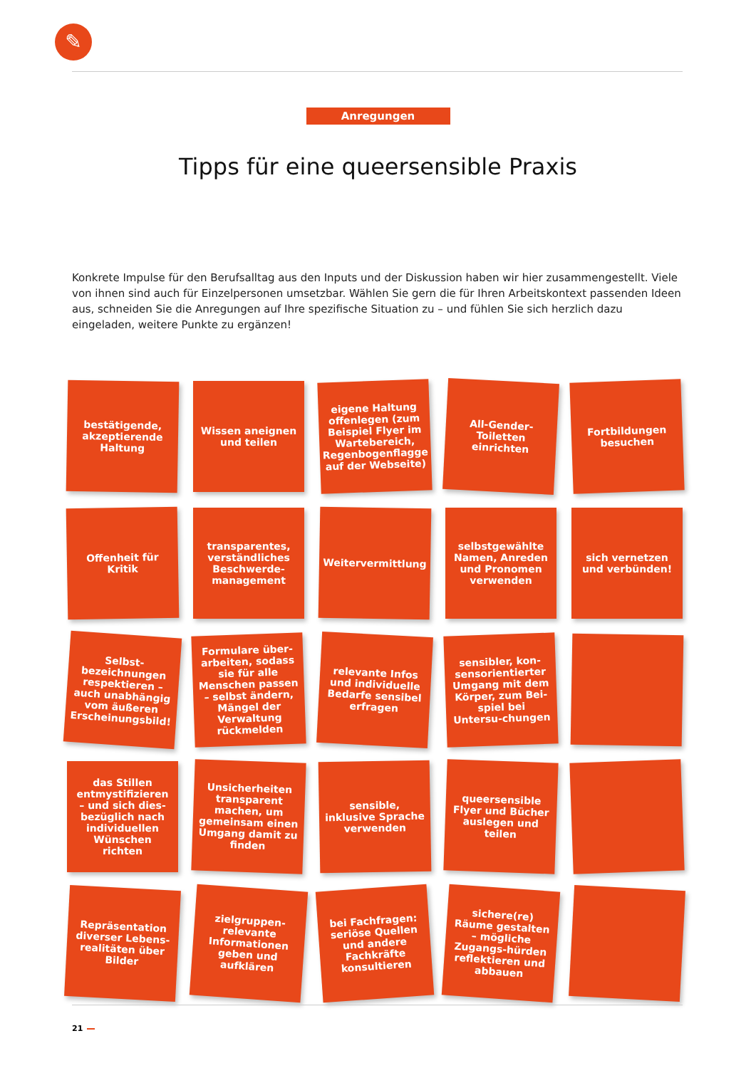✎
Anregungen
Tipps für eine queersensible Praxis
Konkrete Impulse für den Berufsalltag aus den Inputs und der Diskussion haben wir hier zusammengestellt. Viele von ihnen sind auch für Einzelpersonen umsetzbar. Wählen Sie gern die für Ihren Arbeitskontext passenden Ideen aus, schneiden Sie die Anregungen auf Ihre spezifische Situation zu – und fühlen Sie sich herzlich dazu eingeladen, weitere Punkte zu ergänzen!
bestätigende, akzeptierende Haltung
Wissen aneignen und teilen
eigene Haltung offenlegen (zum Beispiel Flyer im Wartebereich, Regenbogenflagge auf der Webseite)
All-Gender-Toiletten einrichten
Fortbildungen besuchen
Offenheit für Kritik
transparentes, verständliches Beschwerde-management
Weitervermittlung
selbstgewählte Namen, Anreden und Pronomen verwenden
sich vernetzen und verbünden!
Selbst-bezeichnungen respektieren – auch unabhängig vom äußeren Erscheinungsbild!
Formulare über-arbeiten, sodass sie für alle Menschen passen – selbst ändern, Mängel der Verwaltung rückmelden
relevante Infos und individuelle Bedarfe sensibel erfragen
sensibler, kon-sensorientierter Umgang mit dem Körper, zum Bei-spiel bei Untersu-chungen
das Stillen entmystifizieren – und sich dies-bezüglich nach individuellen Wünschen richten
Unsicherheiten transparent machen, um gemeinsam einen Umgang damit zu finden
sensible, inklusive Sprache verwenden
queersensible Flyer und Bücher auslegen und teilen
Repräsentation diverser Lebens-realitäten über Bilder
zielgruppen-relevante Informationen geben und aufklären
bei Fachfragen: seriöse Quellen und andere Fachkräfte konsultieren
sichere(re) Räume gestalten – mögliche Zugangs-hürden reflektieren und abbauen
21